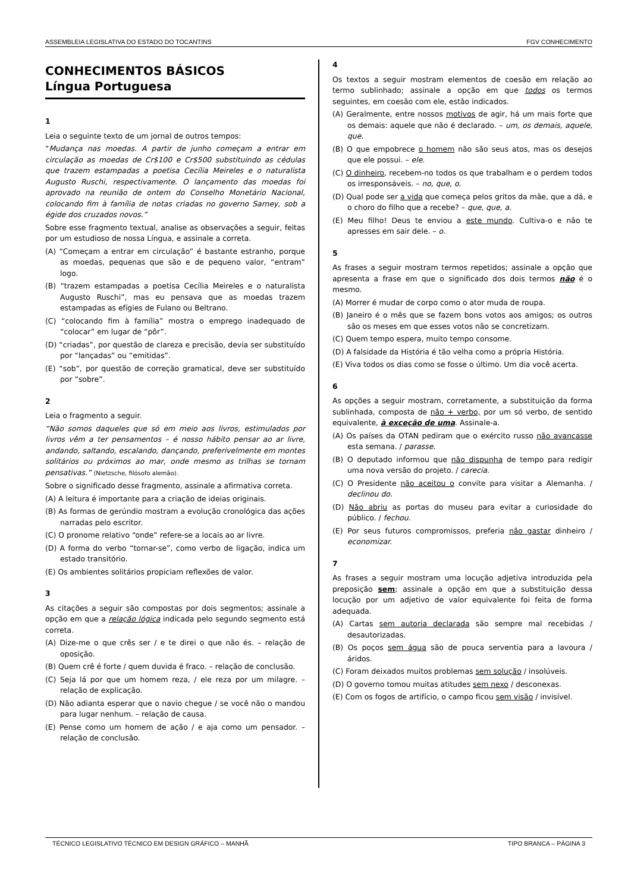ASSEMBLEIA LEGISLATIVA DO ESTADO DO TOCANTINS FGV CONHECIMENTO
CONHECIMENTOS BÁSICOS
Língua Portuguesa
1
Leia o seguinte texto de um jornal de outros tempos:
“Mudança nas moedas. A partir de junho começam a entrar em circulação as moedas de Cr$100 e Cr$500 substituindo as cédulas que trazem estampadas a poetisa Cecília Meireles e o naturalista Augusto Ruschi, respectivamente. O lançamento das moedas foi aprovado na reunião de ontem do Conselho Monetário Nacional, colocando fim à família de notas criadas no governo Sarney, sob a égide dos cruzados novos.”
Sobre esse fragmento textual, analise as observações a seguir, feitas por um estudioso de nossa Língua, e assinale a correta.
(A) “Começam a entrar em circulação” é bastante estranho, porque as moedas, pequenas que são e de pequeno valor, “entram” logo.
(B) “trazem estampadas a poetisa Cecília Meireles e o naturalista Augusto Ruschi”, mas eu pensava que as moedas trazem estampadas as efígies de Fulano ou Beltrano.
(C) “colocando fim à família” mostra o emprego inadequado de “colocar” em lugar de “pôr”.
(D) “criadas”, por questão de clareza e precisão, devia ser substituído por “lançadas” ou “emitidas”.
(E) “sob”, por questão de correção gramatical, deve ser substituído por “sobre”.
2
Leia o fragmento a seguir.
“Não somos daqueles que só em meio aos livros, estimulados por livros vêm a ter pensamentos – é nosso hábito pensar ao ar livre, andando, saltando, escalando, dançando, preferivelmente em montes solitários ou próximos ao mar, onde mesmo as trilhas se tornam pensativas.” (Nietzsche, filósofo alemão).
Sobre o significado desse fragmento, assinale a afirmativa correta.
(A) A leitura é importante para a criação de ideias originais.
(B) As formas de gerúndio mostram a evolução cronológica das ações narradas pelo escritor.
(C) O pronome relativo “onde” refere-se a locais ao ar livre.
(D) A forma do verbo “tornar-se”, como verbo de ligação, indica um estado transitório.
(E) Os ambientes solitários propiciam reflexões de valor.
3
As citações a seguir são compostas por dois segmentos; assinale a opção em que a relação lógica indicada pelo segundo segmento está correta.
(A) Dize-me o que crês ser / e te direi o que não és. – relação de oposição.
(B) Quem crê é forte / quem duvida é fraco. – relação de conclusão.
(C) Seja lá por que um homem reza, / ele reza por um milagre. – relação de explicação.
(D) Não adianta esperar que o navio chegue / se você não o mandou para lugar nenhum. – relação de causa.
(E) Pense como um homem de ação / e aja como um pensador. – relação de conclusão.
4
Os textos a seguir mostram elementos de coesão em relação ao termo sublinhado; assinale a opção em que todos os termos seguintes, em coesão com ele, estão indicados.
(A) Geralmente, entre nossos motivos de agir, há um mais forte que os demais: aquele que não é declarado. – um, os demais, aquele, que.
(B) O que empobrece o homem não são seus atos, mas os desejos que ele possui. – ele.
(C) O dinheiro, recebem-no todos os que trabalham e o perdem todos os irresponsáveis. – no, que, o.
(D) Qual pode ser a vida que começa pelos gritos da mãe, que a dá, e o choro do filho que a recebe? – que, que, a.
(E) Meu filho! Deus te enviou a este mundo. Cultiva-o e não te apresses em sair dele. – o.
5
As frases a seguir mostram termos repetidos; assinale a opção que apresenta a frase em que o significado dos dois termos não é o mesmo.
(A) Morrer é mudar de corpo como o ator muda de roupa.
(B) Janeiro é o mês que se fazem bons votos aos amigos; os outros são os meses em que esses votos não se concretizam.
(C) Quem tempo espera, muito tempo consome.
(D) A falsidade da História é tão velha como a própria História.
(E) Viva todos os dias como se fosse o último. Um dia você acerta.
6
As opções a seguir mostram, corretamente, a substituição da forma sublinhada, composta de não + verbo, por um só verbo, de sentido equivalente, à exceção de uma. Assinale-a.
(A) Os países da OTAN pediram que o exército russo não avançasse esta semana. / parasse.
(B) O deputado informou que não dispunha de tempo para redigir uma nova versão do projeto. / carecia.
(C) O Presidente não aceitou o convite para visitar a Alemanha. / declinou do.
(D) Não abriu as portas do museu para evitar a curiosidade do público. / fechou.
(E) Por seus futuros compromissos, preferia não gastar dinheiro / economizar.
7
As frases a seguir mostram uma locução adjetiva introduzida pela preposição sem; assinale a opção em que a substituição dessa locução por um adjetivo de valor equivalente foi feita de forma adequada.
(A) Cartas sem autoria declarada são sempre mal recebidas / desautorizadas.
(B) Os poços sem água são de pouca serventia para a lavoura / áridos.
(C) Foram deixados muitos problemas sem solução / insolúveis.
(D) O governo tomou muitas atitudes sem nexo / desconexas.
(E) Com os fogos de artifício, o campo ficou sem visão / invisível.
TÉCNICO LEGISLATIVO TÉCNICO EM DESIGN GRÁFICO – MANHÃ TIPO BRANCA – PÁGINA 3